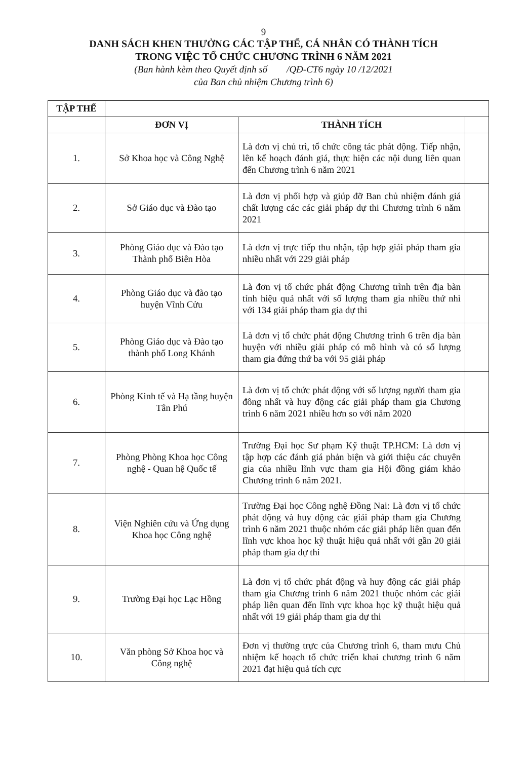9
DANH SÁCH KHEN THƯỞNG CÁC TẬP THỂ, CÁ NHÂN CÓ THÀNH TÍCH
TRONG VIỆC TỔ CHỨC CHƯƠNG TRÌNH 6 NĂM 2021
(Ban hành kèm theo Quyết định số /QĐ-CT6 ngày 10 /12/2021
của Ban chủ nhiệm Chương trình 6)
| TẬP THỂ | | | |
| --- | --- | --- | --- |
| | ĐƠN VỊ | THÀNH TÍCH | |
| 1. | Sở Khoa học và Công Nghệ | Là đơn vị chủ trì, tổ chức công tác phát động. Tiếp nhận, lên kế hoạch đánh giá, thực hiện các nội dung liên quan đến Chương trình 6 năm 2021 | |
| 2. | Sở Giáo dục và Đào tạo | Là đơn vị phối hợp và giúp đỡ Ban chủ nhiệm đánh giá chất lượng các các giải pháp dự thi Chương trình 6 năm 2021 | |
| 3. | Phòng Giáo dục và Đào tạo Thành phố Biên Hòa | Là đơn vị trực tiếp thu nhận, tập hợp giải pháp tham gia nhiều nhất với 229 giải pháp | |
| 4. | Phòng Giáo dục và đào tạo huyện Vĩnh Cửu | Là đơn vị tổ chức phát động Chương trình trên địa bàn tỉnh hiệu quả nhất với số lượng tham gia nhiều thứ nhì với 134 giải pháp tham gia dự thi | |
| 5. | Phòng Giáo dục và Đào tạo thành phố Long Khánh | Là đơn vị tổ chức phát động Chương trình 6 trên địa bàn huyện với nhiều giải pháp có mô hình và có số lượng tham gia đứng thứ ba với 95 giải pháp | |
| 6. | Phòng Kinh tế và Hạ tầng huyện Tân Phú | Là đơn vị tổ chức phát động với số lượng người tham gia đông nhất và huy động các giải pháp tham gia Chương trình 6 năm 2021 nhiều hơn so với năm 2020 | |
| 7. | Phòng Phòng Khoa học Công nghệ - Quan hệ Quốc tế | Trường Đại học Sư phạm Kỹ thuật TP.HCM: Là đơn vị tập hợp các đánh giá phản biện và giới thiệu các chuyên gia của nhiều lĩnh vực tham gia Hội đồng giám khảo Chương trình 6 năm 2021. | |
| 8. | Viện Nghiên cứu và Ứng dụng Khoa học Công nghệ | Trường Đại học Công nghệ Đồng Nai: Là đơn vị tổ chức phát động và huy động các giải pháp tham gia Chương trình 6 năm 2021 thuộc nhóm các giải pháp liên quan đến lĩnh vực khoa học kỹ thuật hiệu quả nhất với gần 20 giải pháp tham gia dự thi | |
| 9. | Trường Đại học Lạc Hồng | Là đơn vị tổ chức phát động và huy động các giải pháp tham gia Chương trình 6 năm 2021 thuộc nhóm các giải pháp liên quan đến lĩnh vực khoa học kỹ thuật hiệu quả nhất với 19 giải pháp tham gia dự thi | |
| 10. | Văn phòng Sở Khoa học và Công nghệ | Đơn vị thường trực của Chương trình 6, tham mưu Chủ nhiệm kế hoạch tổ chức triển khai chương trình 6 năm 2021 đạt hiệu quả tích cực | |